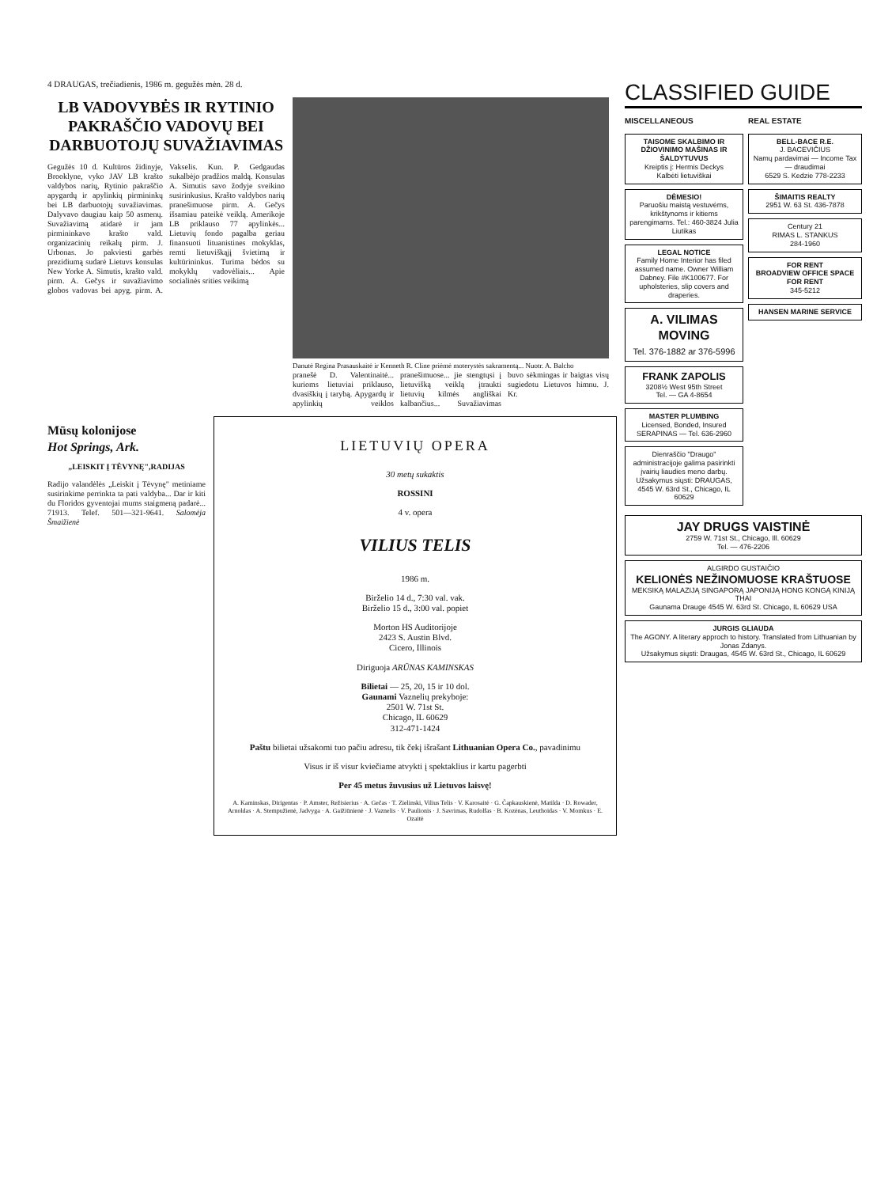4 DRAUGAS, trečiadienis, 1986 m. gegužės mėn. 28 d.
LB VADOVYBĖS IR RYTINIO PAKRAŠČIO VADOVŲ BEI DARBUOTOJŲ SUVAŽIAVIMAS
Gegužės 10 d. Kultūros židinyje, Brooklyne, vyko JAV LB krašto valdybos narių, Rytinio pakraščio apygardų ir apylinkių pirmininkų bei LB darbuotojų suvažiavimas. Dalyvavo daugiau kaip 50 asmenų. Suvažiavimą atidarė ir jam pirmininkavo krašto vald. organizacinių reikalų pirm. J. Urbonas. Jo pakviesti garbės prezidiumą sudarė Lietuvs konsulas New Yorke A. Simutis, krašto vald. pirm. A. Gečys ir suvažiavimo globos vadovas bei apyg. pirm. A. Vakselis. Kun. P. Gedgaudas sukalbėjo pradžios maldą. Konsulas A. Simutis savo žodyje sveikino susirinkusius. Krašto valdybos narių pranešimuose pirm. A. Gečys išsamiau pateikė veiklą. Amerikoje LB priklauso 77 apylinkės... Lietuvių fondo pagalba geriau finansuoti lituanistines mokyklas, remti lietuviškąjį švietimą ir kultūrininkus. Turima bėdos su mokyklų vadovėliais... Apie socialinės srities veikimą
Danutė Regina Prasauskaitė ir Kenneth R. Cline priėmė moterystės sakramentą... Nuotr. A. Balcho
pranešė D. Valentinaitė... kurioms lietuviai priklauso, dvasiškių į tarybą. Apygardų ir apylinkių veiklos pranešimuose... jie stengtųsi į lietuvišką veiklą įtraukti lietuvių kilmės angliškai kalbančius... Suvažiavimas buvo sėkmingas ir baigtas visų sugiedotu Lietuvos himnu. J. Kr.
Mūsų kolonijose
Hot Springs, Ark.
„LEISKIT Į TĖVYNĘ",RADIJAS
Radijo valandėlės „Leiskit į Tėvynę" metiniame susirinkime perrinkta ta pati valdyba... Dar ir kiti du Floridos gyventojai mums staigmeną padarė... 71913. Telef. 501—321-9641. Salomėja Šmaižienė
LIETUVIŲ OPERA
30 metų sukaktis
ROSSINI
4 v. opera
VILIUS TELIS
1986 m.
Birželio 14 d., 7:30 val. vak.
Birželio 15 d., 3:00 val. popiet
Morton HS Auditorijoje
2423 S. Austin Blvd.
Cicero, Illinois
Diriguoja ARŪNAS KAMINSKAS
Bilietai — 25, 20, 15 ir 10 dol.
Gaunami Vaznelių prekyboje:
2501 W. 71st St.
Chicago, IL 60629
312-471-1424
Paštu bilietai užsakomi tuo pačiu adresu, tik čekį išrašant Lithuanian Opera Co., pavadinimu
Visus ir iš visur kviečiame atvykti į spektaklius ir kartu pagerbti
Per 45 metus žuvusius už Lietuvos laisvę!
A. Kaminskas, Dirigentas · P. Amster, Režisierius · A. Gečas · T. Zielinski, Vilius Telis · V. Karosaitė · G. Čapkauskienė, Matilda · D. Rowader, Arnoldas · A. Stempužienė, Jadvyga · A. Gaižiūnienė · J. Vaznelis · V. Paulionis · J. Savrimas, Rudolfas · B. Kozėnas, Leuthoidas · V. Momkus · E. Ozaitė
CLASSIFIED GUIDE
MISCELLANEOUS
TAISOME SKALBIMO IR DŽIOVINIMO MAŠINAS IR ŠALDYTUVUS
Kreiptis į: Hermis Deckys
Kalbėti lietuviškai
DĖMESIO!
Paruošiu maistą vestuvėms, krikštynoms ir kitiems parengimams. Tel.: 460-3824 Julia Liutikas
LEGAL NOTICE
Family Home Interior has filed assumed name. Owner William Dabney. File #K100677. For upholsteries, slip covers and draperies.
A. VILIMAS MOVING
Tel. 376-1882 ar 376-5996
FRANK ZAPOLIS
3208½ West 95th Street
Tel. — GA 4-8654
MASTER PLUMBING
Licensed, Bonded, Insured
SERAPINAS — Tel. 636-2960
Dienraščio "Draugo" administracijoje galima pasirinkti įvairių liaudies meno darbų. Užsakymus siųsti: DRAUGAS, 4545 W. 63rd St., Chicago, IL 60629
REAL ESTATE
BELL-BACE R.E.
J. BACEVIČIUS
Namų pardavimai — Income Tax — draudimai
6529 S. Kedzie 778-2233
ŠIMAITIS REALTY
2951 W. 63 St. 436-7878
Century 21
RIMAS L. STANKUS
284-1960
FOR RENT
BROADVIEW OFFICE SPACE FOR RENT
345-5212
HANSEN MARINE SERVICE
JAY DRUGS VAISTINĖ
2759 W. 71st St., Chicago, Ill. 60629
Tel. — 476-2206
ALGIRDO GUSTAIČIO
KELIONĖS NEŽINOMUOSE KRAŠTUOSE
MEKSIKĄ MALAZIJĄ SINGAPORĄ JAPONIJĄ HONG KONGĄ KINIJĄ THAI
Gaunama Drauge 4545 W. 63rd St. Chicago, IL 60629 USA
JURGIS GLIAUDA
The AGONY. A literary approch to history. Translated from Lithuanian by Jonas Zdanys.
Užsakymus siųsti: Draugas, 4545 W. 63rd St., Chicago, IL 60629